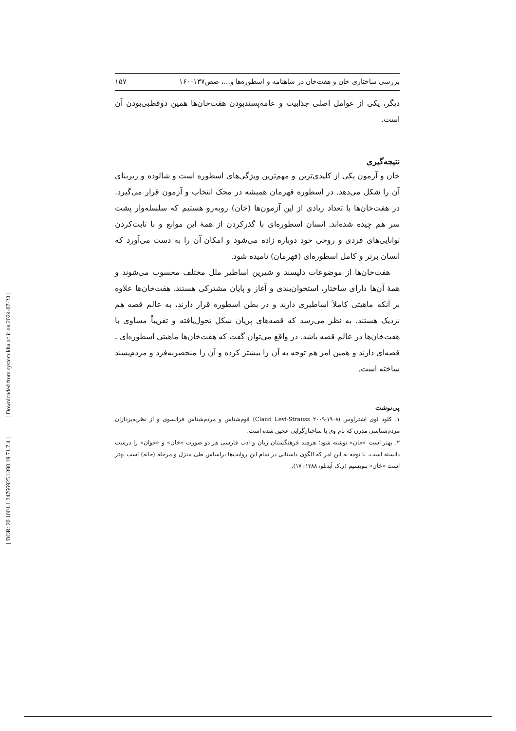بررسی ساختاری خان و هفت‌خان در شاهنامه و اسطوره‌ها و...، صص۱۳۷-۱۶۰ ۱۵۷
دیگر، یکی از عوامل اصلی جذابیت و عامه‌پسندبودن هفت‌خان‌ها همین دوقطبی‌بودن آن است.
نتیجه‌گیری
خان و آزمون یکی از کلیدی‌ترین و مهم‌ترین ویژگی‌های اسطوره است و شالوده و زیربنای آن را شکل می‌دهد. در اسطوره قهرمان همیشه در محک انتخاب و آزمون قرار می‌گیرد. در هفت‌خان‌ها با تعداد زیادی از این آزمون‌ها (خان) روبه‌رو هستیم که سلسله‌وار پشت سر هم چیده شده‌اند. انسان اسطوره‌ای با گذرکردن از همهٔ این موانع و با ثابت‌کردن توانایی‌های فردی و روحی خود دوباره زاده می‌شود و امکان آن را به دست می‌آورد که انسان برتر و کامل اسطوره‌ای (قهرمان) نامیده شود.
هفت‌خان‌ها از موضوعات دلپسند و شیرین اساطیر ملل مختلف محسوب می‌شوند و همهٔ آن‌ها دارای ساختار، استخوان‌بندی و آغاز و پایان مشترکی هستند. هفت‌خان‌ها علاوه بر آنکه ماهیتی کاملاً اساطیری دارند و در بطن اسطوره قرار دارند، به عالم قصه هم نزدیک هستند. به نظر می‌رسد که قصه‌های پریان شکل تحول‌یافته و تقریباً مساوی با هفت‌خان‌ها در عالم قصه باشد. در واقع می‌توان گفت که هفت‌خان‌ها ماهیتی اسطوره‌ای ـ قصه‌ای دارند و همین امر هم توجه به آن را بیشتر کرده و آن را منحصربه‌فرد و مردم‌پسند ساخته است.
پی‌نوشت
۱. کلود لوی اشتراوس (۱۹۰۸-۲۰۰۹ Claud Levi-Strauss) قوم‌شناس و مردم‌شناس فرانسوی و از نظریه‌پردازان مردم‌شناسی مدرن که نام وی با ساختارگرایی عجین شده است.
۲. بهتر است «خان» نوشته شود؛ هرچند فرهنگستان زبان و ادب فارسی هر دو صورت «خان» و «خوان» را درست دانسته است، با توجه به این امر که الگوی داستانی در تمام این روایت‌ها براساس طی منزل و مرحله (خانه) است بهتر است «خان» بنویسیم (ر.ک آیدنلو، ۱۳۸۸: ۱۷).
[ Downloaded from system.khu.ac.ir on 2024-07-23 ]
[ DOR: 20.1001.1.24766925.1390.19.71.7.4 ]